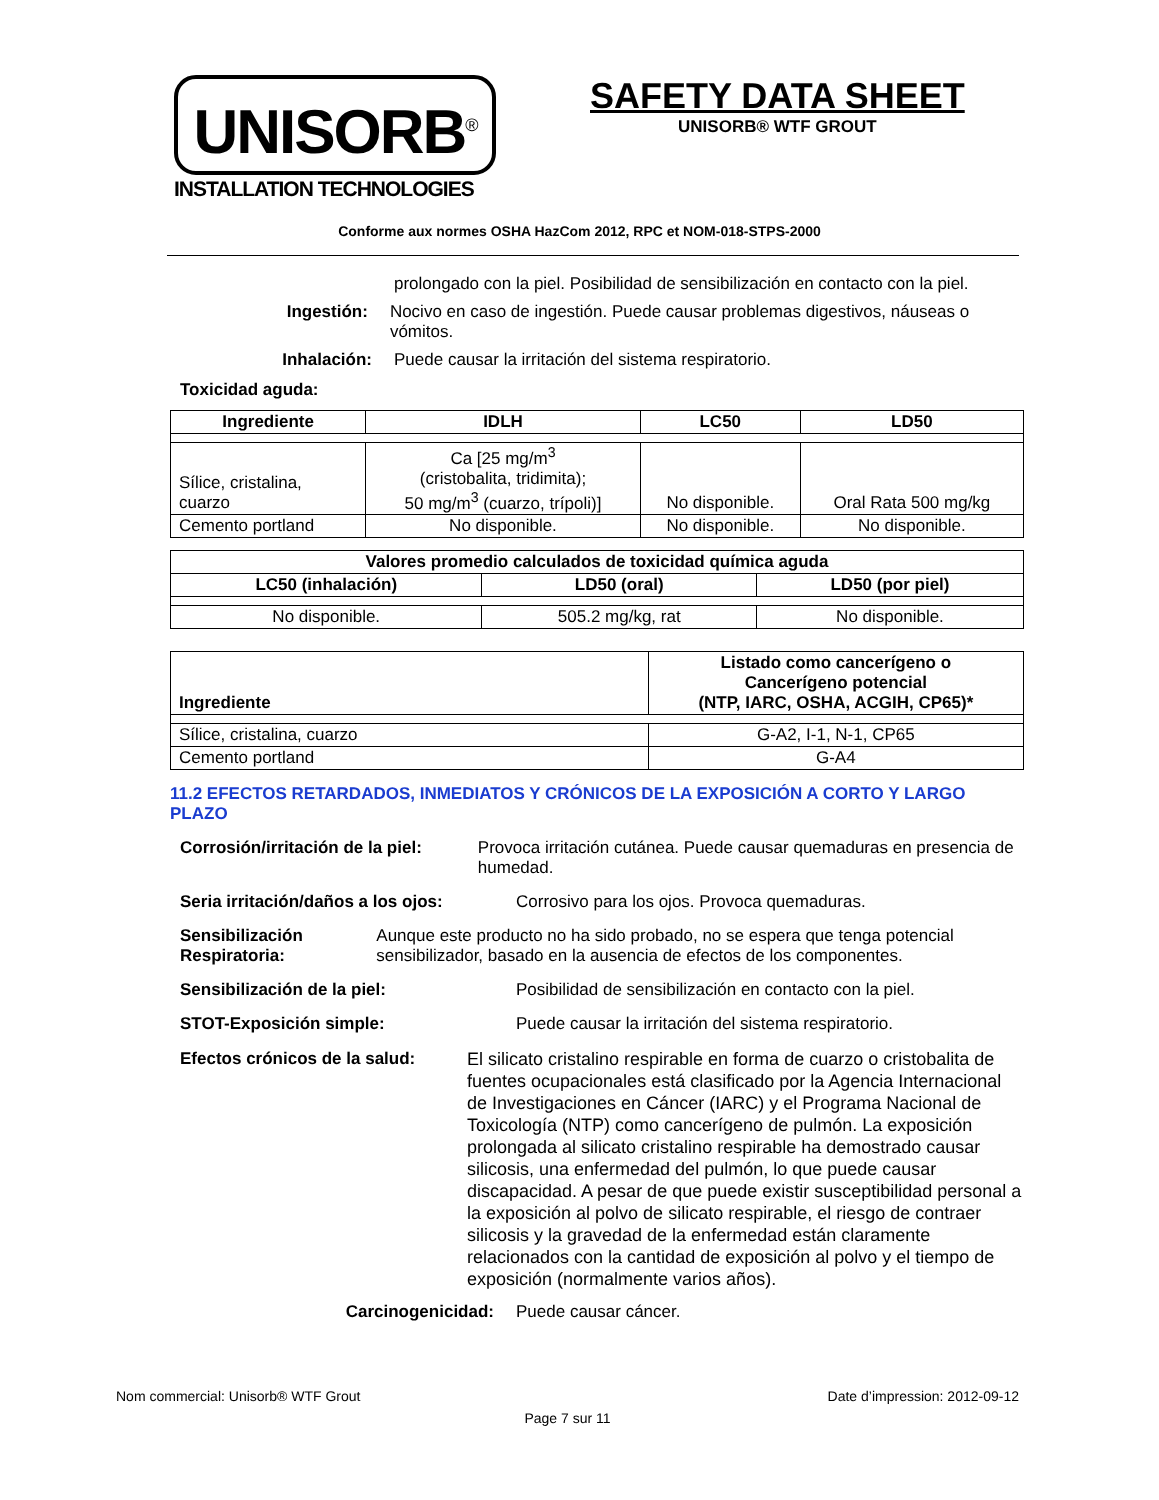UNISORB<sup>®</sup>
INSTALLATION TECHNOLOGIES
SAFETY DATA SHEET
UNISORB® WTF GROUT
Conforme aux normes OSHA HazCom 2012, RPC et NOM-018-STPS-2000
prolongado con la piel. Posibilidad de sensibilización en contacto con la piel.
Ingestión: Nocivo en caso de ingestión. Puede causar problemas digestivos, náuseas o vómitos.
Inhalación: Puede causar la irritación del sistema respiratorio.
Toxicidad aguda:
| Ingrediente | IDLH | LC50 | LD50 |
| --- | --- | --- | --- |
| Sílice, cristalina, cuarzo | Ca [25 mg/m<sup>3</sup> (cristobalita, tridimita); 50 mg/m<sup>3</sup> (cuarzo, trípoli)] | No disponible. | Oral Rata 500 mg/kg |
| Cemento portland | No disponible. | No disponible. | No disponible. |
| Valores promedio calculados de toxicidad química aguda | | |
| --- | --- | --- |
| LC50 (inhalación) | LD50 (oral) | LD50 (por piel) |
| No disponible. | 505.2 mg/kg, rat | No disponible. |
| Ingrediente | Listado como cancerígeno o Cancerígeno potencial (NTP, IARC, OSHA, ACGIH, CP65)* |
| --- | --- |
| Sílice, cristalina, cuarzo | G-A2, I-1, N-1, CP65 |
| Cemento portland | G-A4 |
11.2 EFECTOS RETARDADOS, INMEDIATOS Y CRÓNICOS DE LA EXPOSICIÓN A CORTO Y LARGO PLAZO
Corrosión/irritación de la piel: Provoca irritación cutánea. Puede causar quemaduras en presencia de humedad.
Seria irritación/daños a los ojos:
Corrosivo para los ojos. Provoca quemaduras.
Sensibilización Respiratoria: Aunque este producto no ha sido probado, no se espera que tenga potencial sensibilizador, basado en la ausencia de efectos de los componentes.
Sensibilización de la piel: Posibilidad de sensibilización en contacto con la piel.
STOT-Exposición simple: Puede causar la irritación del sistema respiratorio.
Efectos crónicos de la salud:
El silicato cristalino respirable en forma de cuarzo o cristobalita de fuentes ocupacionales está clasificado por la Agencia Internacional de Investigaciones en Cáncer (IARC) y el Programa Nacional de Toxicología (NTP) como cancerígeno de pulmón. La exposición prolongada al silicato cristalino respirable ha demostrado causar silicosis, una enfermedad del pulmón, lo que puede causar discapacidad. A pesar de que puede existir susceptibilidad personal a la exposición al polvo de silicato respirable, el riesgo de contraer silicosis y la gravedad de la enfermedad están claramente relacionados con la cantidad de exposición al polvo y el tiempo de exposición (normalmente varios años).
Carcinogenicidad: Puede causar cáncer.
Nom commercial: Unisorb® WTF Grout Date d’impression: 2012-09-12
Page 7 sur 11